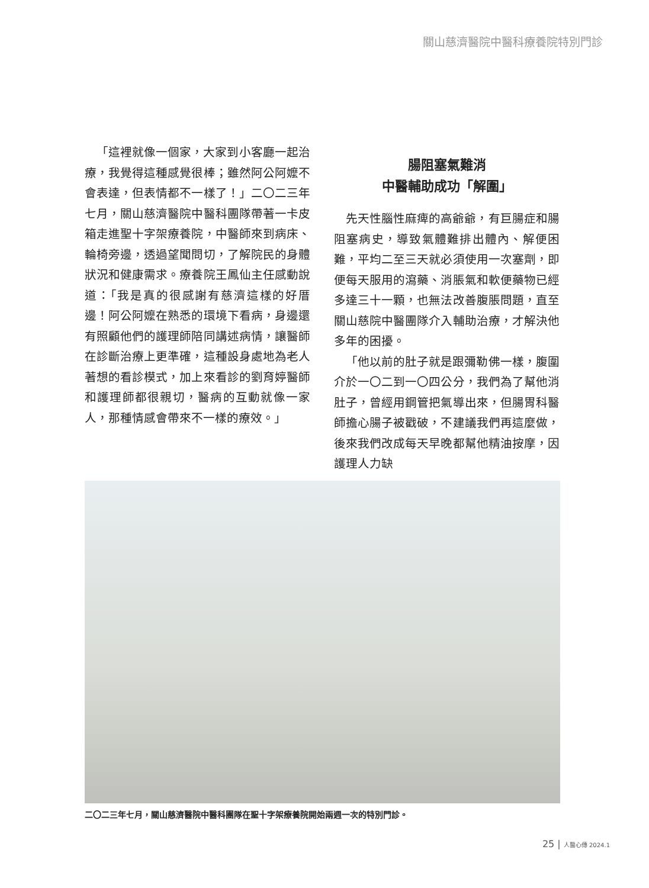關山慈濟醫院中醫科療養院特別門診
「這裡就像一個家，大家到小客廳一起治療，我覺得這種感覺很棒；雖然阿公阿嬤不會表達，但表情都不一樣了！」二〇二三年七月，關山慈濟醫院中醫科團隊帶著一卡皮箱走進聖十字架療養院，中醫師來到病床、輪椅旁邊，透過望聞問切，了解院民的身體狀況和健康需求。療養院王鳳仙主任感動說道：「我是真的很感謝有慈濟這樣的好厝邊！阿公阿嬤在熟悉的環境下看病，身邊還有照顧他們的護理師陪同講述病情，讓醫師在診斷治療上更準確，這種設身處地為老人著想的看診模式，加上來看診的劉育婷醫師和護理師都很親切，醫病的互動就像一家人，那種情感會帶來不一樣的療效。」
腸阻塞氣難消
中醫輔助成功「解圍」
先天性腦性麻痺的高爺爺，有巨腸症和腸阻塞病史，導致氣體難排出體內、解便困難，平均二至三天就必須使用一次塞劑，即便每天服用的瀉藥、消脹氣和軟便藥物已經多達三十一顆，也無法改善腹脹問題，直至關山慈院中醫團隊介入輔助治療，才解決他多年的困擾。
「他以前的肚子就是跟彌勒佛一樣，腹圍介於一〇二到一〇四公分，我們為了幫他消肚子，曾經用鋼管把氣導出來，但腸胃科醫師擔心腸子被戳破，不建議我們再這麼做，後來我們改成每天早晚都幫他精油按摩，因護理人力缺
二〇二三年七月，關山慈濟醫院中醫科團隊在聖十字架療養院開始兩週一次的特別門診。
25 | 人醫心傳 2024.1